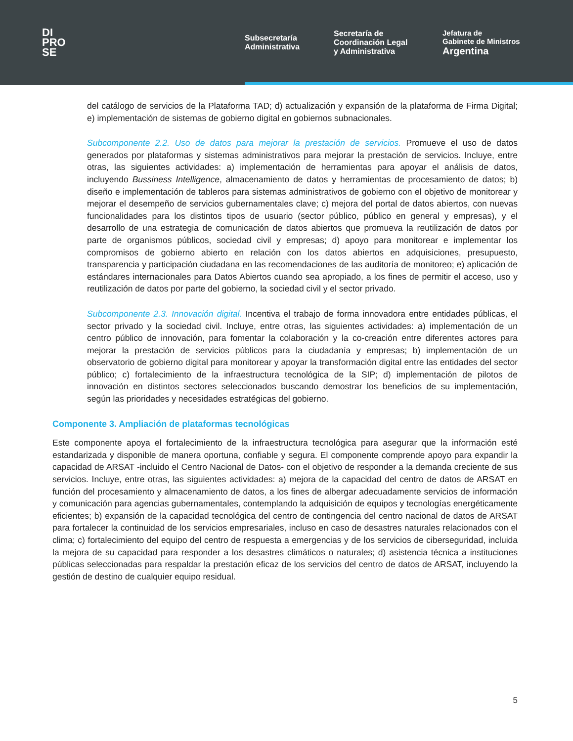DI
PRO
SE
Subsecretaría
Administrativa
Secretaría de
Coordinación Legal
y Administrativa
Jefatura de
Gabinete de Ministros
Argentina
del catálogo de servicios de la Plataforma TAD; d) actualización y expansión de la plataforma de Firma Digital; e) implementación de sistemas de gobierno digital en gobiernos subnacionales.
Subcomponente 2.2. Uso de datos para mejorar la prestación de servicios. Promueve el uso de datos generados por plataformas y sistemas administrativos para mejorar la prestación de servicios. Incluye, entre otras, las siguientes actividades: a) implementación de herramientas para apoyar el análisis de datos, incluyendo Bussiness Intelligence, almacenamiento de datos y herramientas de procesamiento de datos; b) diseño e implementación de tableros para sistemas administrativos de gobierno con el objetivo de monitorear y mejorar el desempeño de servicios gubernamentales clave; c) mejora del portal de datos abiertos, con nuevas funcionalidades para los distintos tipos de usuario (sector público, público en general y empresas), y el desarrollo de una estrategia de comunicación de datos abiertos que promueva la reutilización de datos por parte de organismos públicos, sociedad civil y empresas; d) apoyo para monitorear e implementar los compromisos de gobierno abierto en relación con los datos abiertos en adquisiciones, presupuesto, transparencia y participación ciudadana en las recomendaciones de las auditoría de monitoreo; e) aplicación de estándares internacionales para Datos Abiertos cuando sea apropiado, a los fines de permitir el acceso, uso y reutilización de datos por parte del gobierno, la sociedad civil y el sector privado.
Subcomponente 2.3. Innovación digital. Incentiva el trabajo de forma innovadora entre entidades públicas, el sector privado y la sociedad civil. Incluye, entre otras, las siguientes actividades: a) implementación de un centro público de innovación, para fomentar la colaboración y la co-creación entre diferentes actores para mejorar la prestación de servicios públicos para la ciudadanía y empresas; b) implementación de un observatorio de gobierno digital para monitorear y apoyar la transformación digital entre las entidades del sector público; c) fortalecimiento de la infraestructura tecnológica de la SIP; d) implementación de pilotos de innovación en distintos sectores seleccionados buscando demostrar los beneficios de su implementación, según las prioridades y necesidades estratégicas del gobierno.
Componente 3. Ampliación de plataformas tecnológicas
Este componente apoya el fortalecimiento de la infraestructura tecnológica para asegurar que la información esté estandarizada y disponible de manera oportuna, confiable y segura. El componente comprende apoyo para expandir la capacidad de ARSAT -incluido el Centro Nacional de Datos- con el objetivo de responder a la demanda creciente de sus servicios. Incluye, entre otras, las siguientes actividades: a) mejora de la capacidad del centro de datos de ARSAT en función del procesamiento y almacenamiento de datos, a los fines de albergar adecuadamente servicios de información y comunicación para agencias gubernamentales, contemplando la adquisición de equipos y tecnologías energéticamente eficientes; b) expansión de la capacidad tecnológica del centro de contingencia del centro nacional de datos de ARSAT para fortalecer la continuidad de los servicios empresariales, incluso en caso de desastres naturales relacionados con el clima; c) fortalecimiento del equipo del centro de respuesta a emergencias y de los servicios de ciberseguridad, incluida la mejora de su capacidad para responder a los desastres climáticos o naturales; d) asistencia técnica a instituciones públicas seleccionadas para respaldar la prestación eficaz de los servicios del centro de datos de ARSAT, incluyendo la gestión de destino de cualquier equipo residual.
5